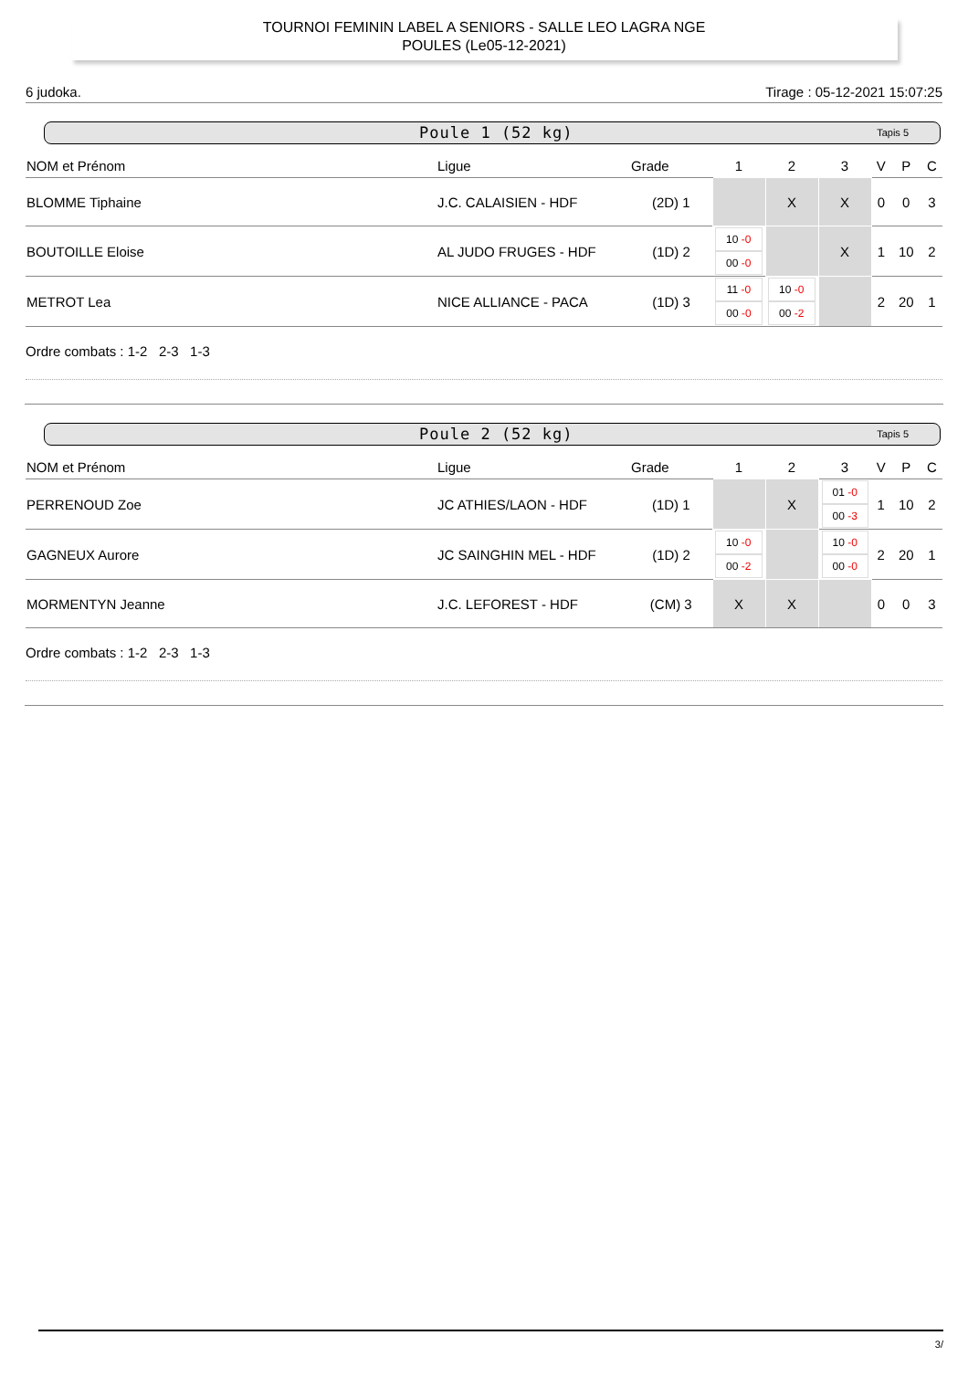TOURNOI FEMININ LABEL A SENIORS - SALLE LEO LAGRA NGE
POULES (Le05-12-2021)
6 judoka. Tirage : 05-12-2021 15:07:25
Poule 1 (52 kg) Tapis 5
| NOM et Prénom | Ligue | Grade | 1 | 2 | 3 | V | P | C |
| --- | --- | --- | --- | --- | --- | --- | --- | --- |
| BLOMME Tiphaine | J.C. CALAISIEN - HDF | (2D) 1 | | X | X | 0 | 0 | 3 |
| BOUTOILLE Eloise | AL JUDO FRUGES - HDF | (1D) 2 | 10 -0 00 -0 | | X | 1 | 10 | 2 |
| METROT Lea | NICE ALLIANCE - PACA | (1D) 3 | 11 -0 00 -0 | 10 -0 00 -2 | | 2 | 20 | 1 |
Ordre combats : 1-2 2-3 1-3
Poule 2 (52 kg) Tapis 5
| NOM et Prénom | Ligue | Grade | 1 | 2 | 3 | V | P | C |
| --- | --- | --- | --- | --- | --- | --- | --- | --- |
| PERRENOUD Zoe | JC ATHIES/LAON - HDF | (1D) 1 | | X | 01 -0 00 -3 | 1 | 10 | 2 |
| GAGNEUX Aurore | JC SAINGHIN MEL - HDF | (1D) 2 | 10 -0 00 -2 | | 10 -0 00 -0 | 2 | 20 | 1 |
| MORMENTYN Jeanne | J.C. LEFOREST - HDF | (CM) 3 | X | X | | 0 | 0 | 3 |
Ordre combats : 1-2 2-3 1-3
3/